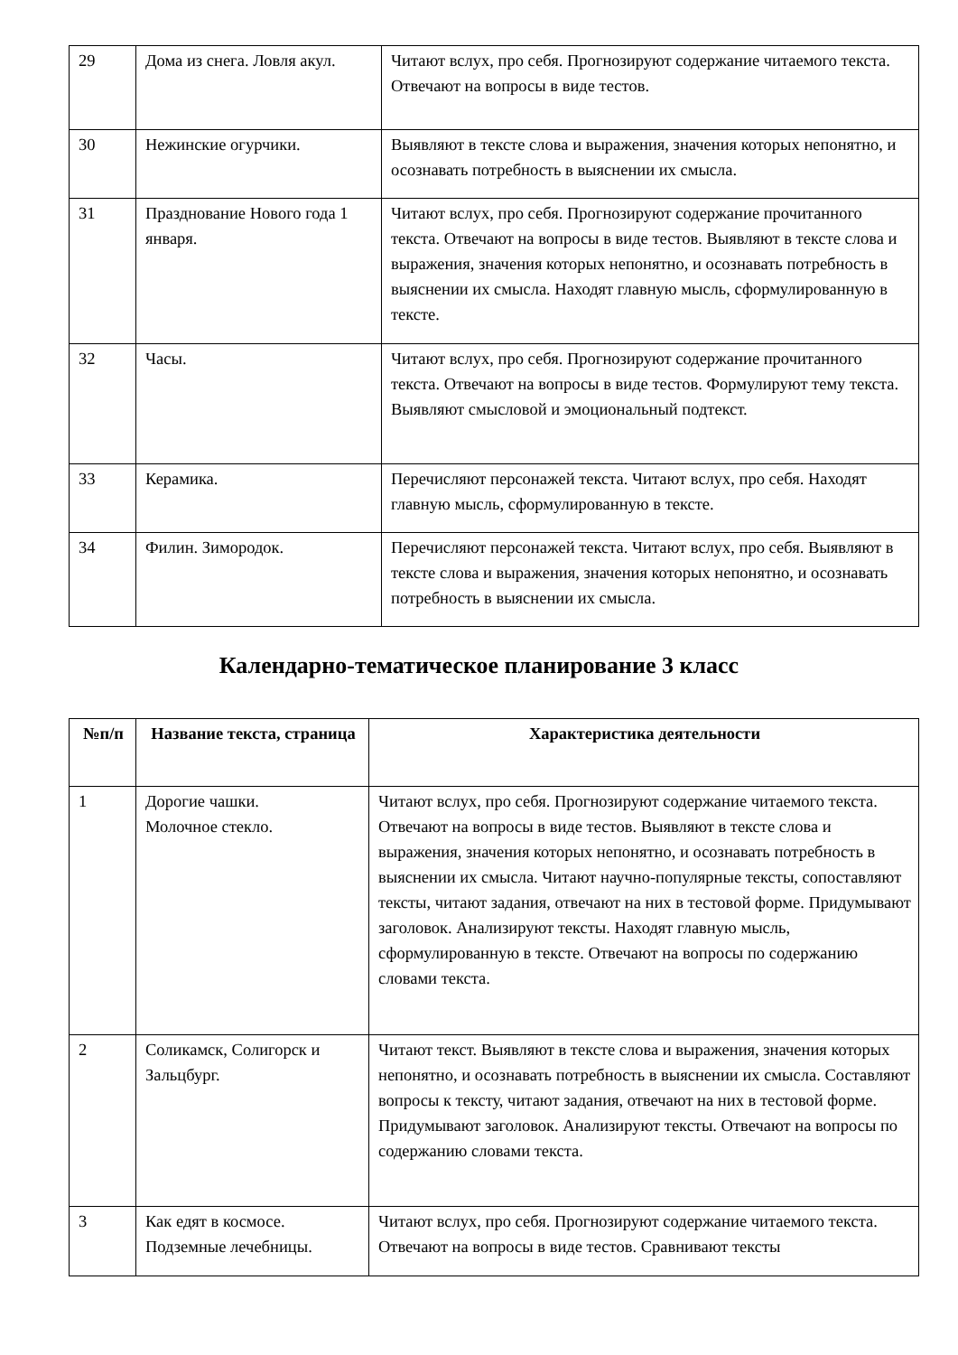| 29 | Дома из снега. Ловля акул. | Читают вслух, про себя. Прогнозируют содержание читаемого текста. Отвечают на вопросы в виде тестов. |
| 30 | Нежинские огурчики. | Выявляют в тексте слова и выражения, значения которых непонятно, и осознавать потребность в выяснении их смысла. |
| 31 | Празднование Нового года 1 января. | Читают вслух, про себя. Прогнозируют содержание прочитанного текста. Отвечают на вопросы в виде тестов. Выявляют в тексте слова и выражения, значения которых непонятно, и осознавать потребность в выяснении их смысла. Находят главную мысль, сформулированную в тексте. |
| 32 | Часы. | Читают вслух, про себя. Прогнозируют содержание прочитанного текста. Отвечают на вопросы в виде тестов. Формулируют тему текста. Выявляют смысловой и эмоциональный подтекст. |
| 33 | Керамика. | Перечисляют персонажей текста. Читают вслух, про себя. Находят главную мысль, сформулированную в тексте. |
| 34 | Филин. Зимородок. | Перечисляют персонажей текста. Читают вслух, про себя. Выявляют в тексте слова и выражения, значения которых непонятно, и осознавать потребность в выяснении их смысла. |
Календарно-тематическое планирование 3 класс
| №п/п | Название текста, страница | Характеристика деятельности |
| --- | --- | --- |
| 1 | Дорогие чашки. Молочное стекло. | Читают вслух, про себя. Прогнозируют содержание читаемого текста. Отвечают на вопросы в виде тестов. Выявляют в тексте слова и выражения, значения которых непонятно, и осознавать потребность в выяснении их смысла. Читают научно-популярные тексты, сопоставляют тексты, читают задания, отвечают на них в тестовой форме. Придумывают заголовок. Анализируют тексты. Находят главную мысль, сформулированную в тексте. Отвечают на вопросы по содержанию словами текста. |
| 2 | Соликамск, Солигорск и Зальцбург. | Читают текст. Выявляют в тексте слова и выражения, значения которых непонятно, и осознавать потребность в выяснении их смысла. Составляют вопросы к тексту, читают задания, отвечают на них в тестовой форме. Придумывают заголовок. Анализируют тексты. Отвечают на вопросы по содержанию словами текста. |
| 3 | Как едят в космосе. Подземные лечебницы. | Читают вслух, про себя. Прогнозируют содержание читаемого текста. Отвечают на вопросы в виде тестов. Сравнивают тексты |